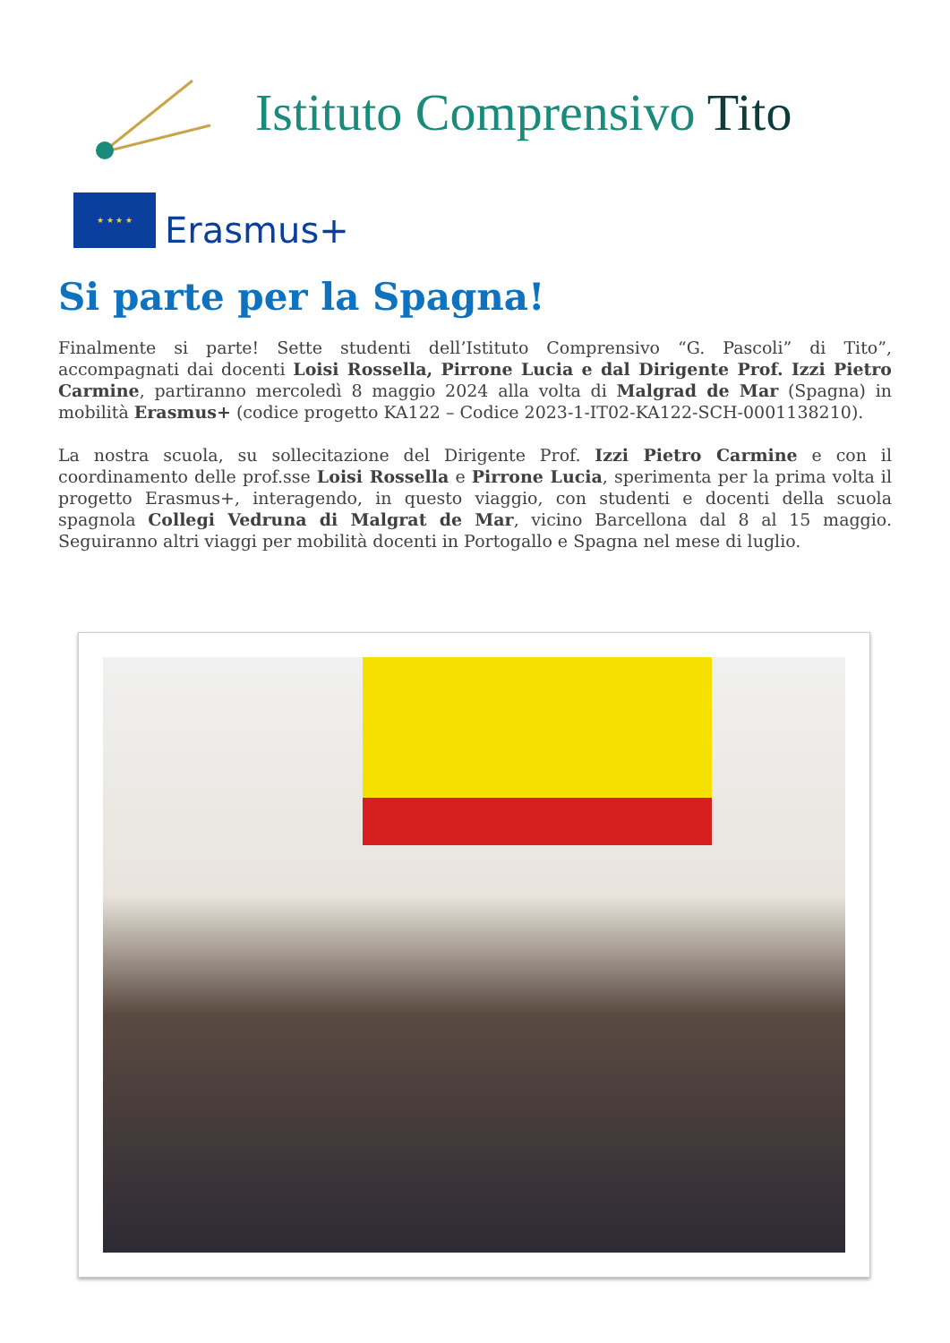Istituto Comprensivo Tito
★ ★ ★ ★
Erasmus+
Si parte per la Spagna!
Finalmente si parte! Sette studenti dell’Istituto Comprensivo “G. Pascoli” di Tito”, accompagnati dai docenti Loisi Rossella, Pirrone Lucia e dal Dirigente Prof. Izzi Pietro Carmine, partiranno mercoledì 8 maggio 2024 alla volta di Malgrad de Mar (Spagna) in mobilità Erasmus+ (codice progetto KA122 – Codice 2023-1-IT02-KA122-SCH-0001138210).
La nostra scuola, su sollecitazione del Dirigente Prof. Izzi Pietro Carmine e con il coordinamento delle prof.sse Loisi Rossella e Pirrone Lucia, sperimenta per la prima volta il progetto Erasmus+, interagendo, in questo viaggio, con studenti e docenti della scuola spagnola Collegi Vedruna di Malgrat de Mar, vicino Barcellona dal 8 al 15 maggio. Seguiranno altri viaggi per mobilità docenti in Portogallo e Spagna nel mese di luglio.